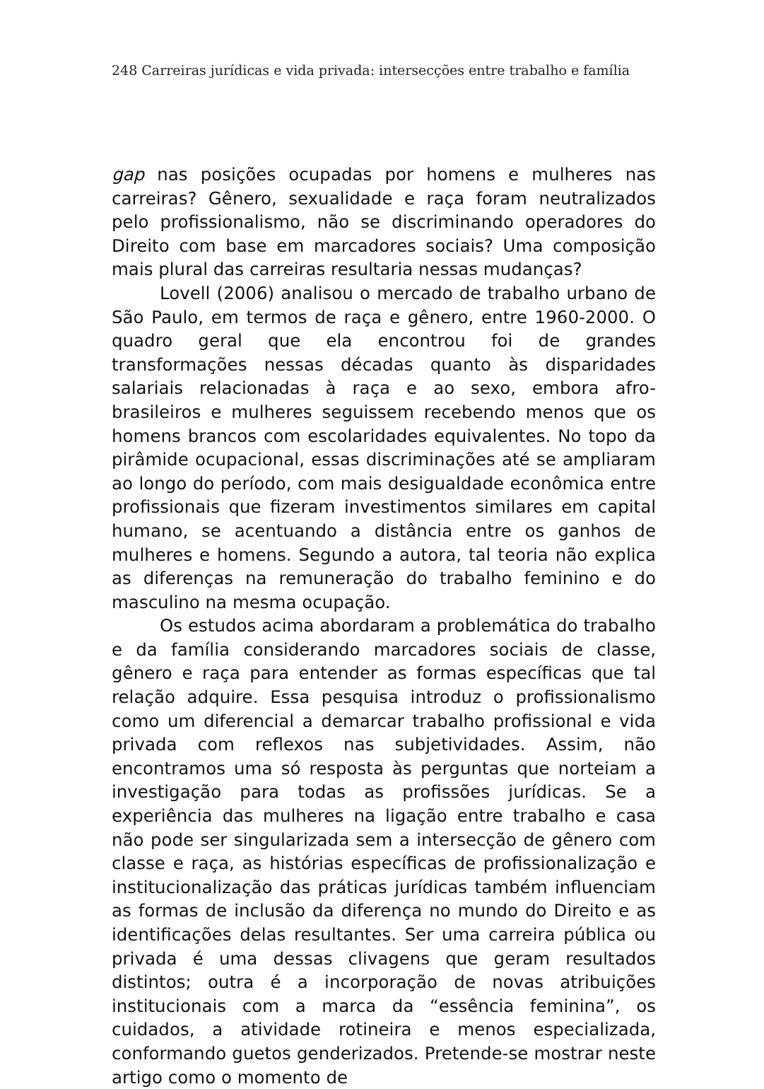248 Carreiras jurídicas e vida privada: intersecções entre trabalho e família
gap nas posições ocupadas por homens e mulheres nas carreiras? Gênero, sexualidade e raça foram neutralizados pelo profissionalismo, não se discriminando operadores do Direito com base em marcadores sociais? Uma composição mais plural das carreiras resultaria nessas mudanças?
Lovell (2006) analisou o mercado de trabalho urbano de São Paulo, em termos de raça e gênero, entre 1960-2000. O quadro geral que ela encontrou foi de grandes transformações nessas décadas quanto às disparidades salariais relacionadas à raça e ao sexo, embora afro-brasileiros e mulheres seguissem recebendo menos que os homens brancos com escolaridades equivalentes. No topo da pirâmide ocupacional, essas discriminações até se ampliaram ao longo do período, com mais desigualdade econômica entre profissionais que fizeram investimentos similares em capital humano, se acentuando a distância entre os ganhos de mulheres e homens. Segundo a autora, tal teoria não explica as diferenças na remuneração do trabalho feminino e do masculino na mesma ocupação.
Os estudos acima abordaram a problemática do trabalho e da família considerando marcadores sociais de classe, gênero e raça para entender as formas específicas que tal relação adquire. Essa pesquisa introduz o profissionalismo como um diferencial a demarcar trabalho profissional e vida privada com reflexos nas subjetividades. Assim, não encontramos uma só resposta às perguntas que norteiam a investigação para todas as profissões jurídicas. Se a experiência das mulheres na ligação entre trabalho e casa não pode ser singularizada sem a intersecção de gênero com classe e raça, as histórias específicas de profissionalização e institucionalização das práticas jurídicas também influenciam as formas de inclusão da diferença no mundo do Direito e as identificações delas resultantes. Ser uma carreira pública ou privada é uma dessas clivagens que geram resultados distintos; outra é a incorporação de novas atribuições institucionais com a marca da “essência feminina”, os cuidados, a atividade rotineira e menos especializada, conformando guetos genderizados. Pretende-se mostrar neste artigo como o momento de